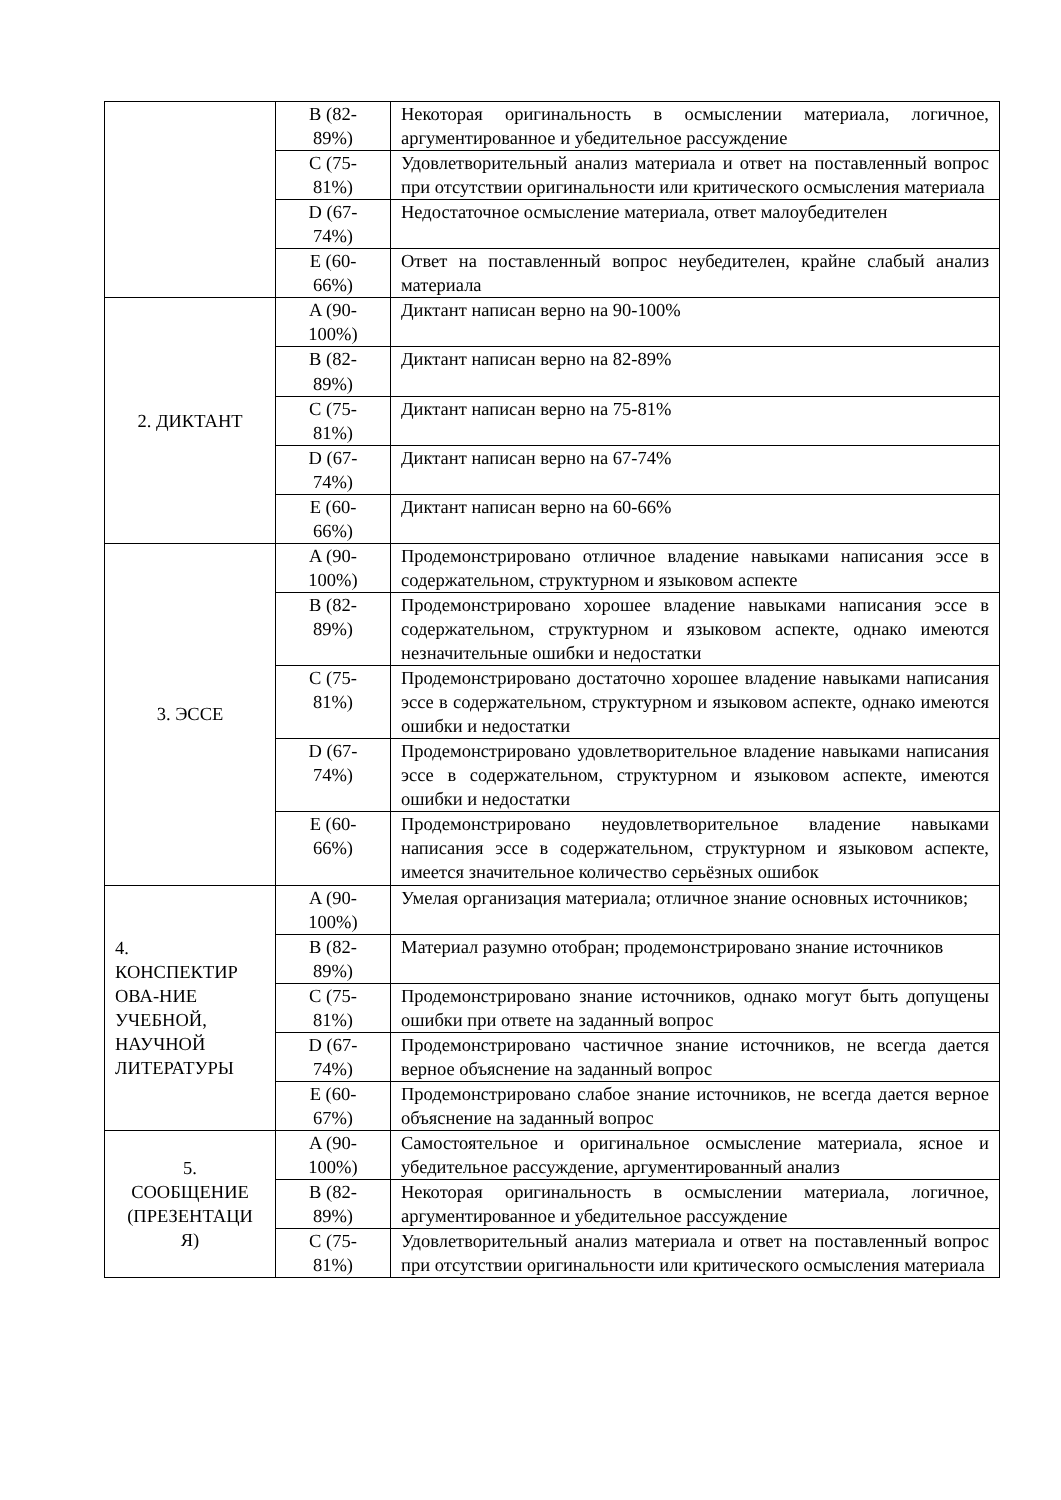| | B (82- 89%) | Некоторая оригинальность в осмыслении материала, логичное, аргументированное и убедительное рассуждение |
| | C (75- 81%) | Удовлетворительный анализ материала и ответ на поставленный вопрос при отсутствии оригинальности или критического осмысления материала |
| | D (67- 74%) | Недостаточное осмысление материала, ответ малоубедителен |
| | E (60- 66%) | Ответ на поставленный вопрос неубедителен, крайне слабый анализ материала |
| 2. ДИКТАНТ | A (90- 100%) | Диктант написан верно на 90-100% |
| | B (82- 89%) | Диктант написан верно на 82-89% |
| | C (75- 81%) | Диктант написан верно на 75-81% |
| | D (67- 74%) | Диктант написан верно на 67-74% |
| | E (60- 66%) | Диктант написан верно на 60-66% |
| 3. ЭССЕ | A (90- 100%) | Продемонстрировано отличное владение навыками написания эссе в содержательном, структурном и языковом аспекте |
| | B (82- 89%) | Продемонстрировано хорошее владение навыками написания эссе в содержательном, структурном и языковом аспекте, однако имеются незначительные ошибки и недостатки |
| | C (75- 81%) | Продемонстрировано достаточно хорошее владение навыками написания эссе в содержательном, структурном и языковом аспекте, однако имеются ошибки и недостатки |
| | D (67- 74%) | Продемонстрировано удовлетворительное владение навыками написания эссе в содержательном, структурном и языковом аспекте, имеются ошибки и недостатки |
| | E (60- 66%) | Продемонстрировано неудовлетворительное владение навыками написания эссе в содержательном, структурном и языковом аспекте, имеется значительное количество серьёзных ошибок |
| 4. КОНСПЕКТИР ОВА-НИЕ УЧЕБНОЙ, НАУЧНОЙ ЛИТЕРАТУРЫ | A (90- 100%) | Умелая организация материала; отличное знание основных источников; |
| | B (82- 89%) | Материал разумно отобран; продемонстрировано знание источников |
| | C (75- 81%) | Продемонстрировано знание источников, однако могут быть допущены ошибки при ответе на заданный вопрос |
| | D (67- 74%) | Продемонстрировано частичное знание источников, не всегда дается верное объяснение на заданный вопрос |
| | E (60- 67%) | Продемонстрировано слабое знание источников, не всегда дается верное объяснение на заданный вопрос |
| 5. СООБЩЕНИЕ (ПРЕЗЕНТАЦИ Я) | A (90- 100%) | Самостоятельное и оригинальное осмысление материала, ясное и убедительное рассуждение, аргументированный анализ |
| | B (82- 89%) | Некоторая оригинальность в осмыслении материала, логичное, аргументированное и убедительное рассуждение |
| | C (75- 81%) | Удовлетворительный анализ материала и ответ на поставленный вопрос при отсутствии оригинальности или критического осмысления материала |